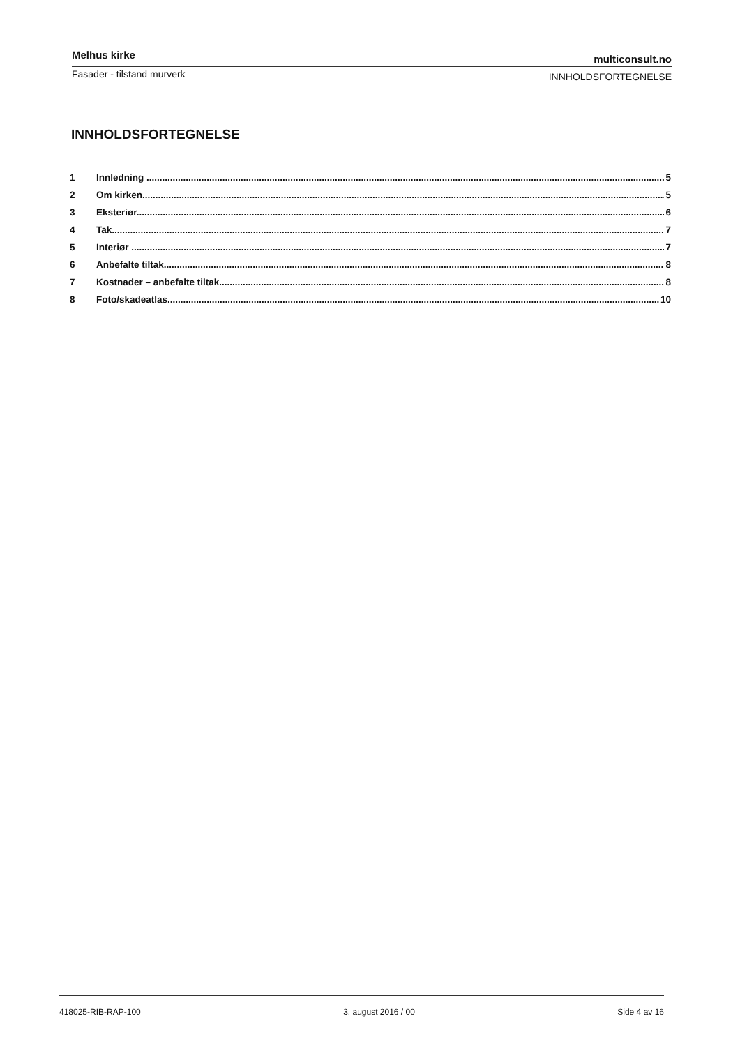Melhus kirke multiconsult.no
Fasader - tilstand murverk INNHOLDSFORTEGNELSE
INNHOLDSFORTEGNELSE
1 Innledning 5
2 Om kirken 5
3 Eksteriør 6
4 Tak 7
5 Interiør 7
6 Anbefalte tiltak 8
7 Kostnader – anbefalte tiltak 8
8 Foto/skadeatlas 10
418025-RIB-RAP-100 3. august 2016 / 00 Side 4 av 16